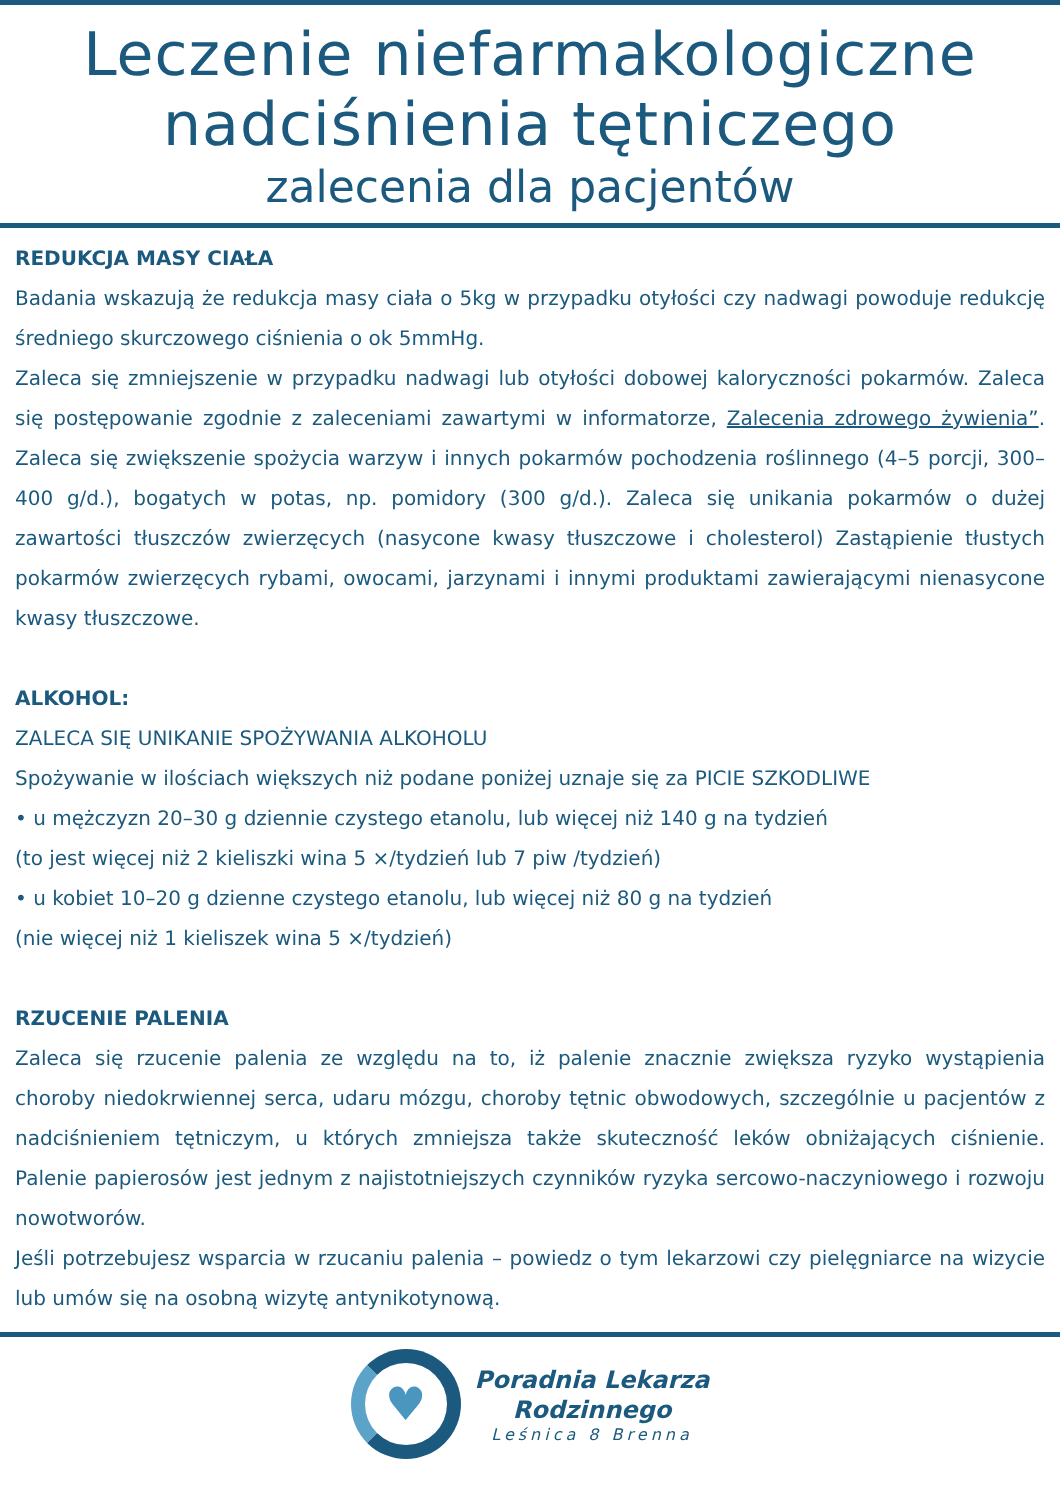Leczenie niefarmakologiczne
nadciśnienia tętniczego
zalecenia dla pacjentów
REDUKCJA MASY CIAŁA
Badania wskazują że redukcja masy ciała o 5kg w przypadku otyłości czy nadwagi powoduje redukcję średniego skurczowego ciśnienia o ok 5mmHg.
Zaleca się zmniejszenie w przypadku nadwagi lub otyłości dobowej kaloryczności pokarmów. Zaleca się postępowanie zgodnie z zaleceniami zawartymi w informatorze, Zalecenia zdrowego żywienia”. Zaleca się zwiększenie spożycia warzyw i innych pokarmów pochodzenia roślinnego (4–5 porcji, 300– 400 g/d.), bogatych w potas, np. pomidory (300 g/d.). Zaleca się unikania pokarmów o dużej zawartości tłuszczów zwierzęcych (nasycone kwasy tłuszczowe i cholesterol) Zastąpienie tłustych pokarmów zwierzęcych rybami, owocami, jarzynami i innymi produktami zawierającymi nienasycone kwasy tłuszczowe.
ALKOHOL:
ZALECA SIĘ UNIKANIE SPOŻYWANIA ALKOHOLU
Spożywanie w ilościach większych niż podane poniżej uznaje się za PICIE SZKODLIWE
• u mężczyzn 20–30 g dziennie czystego etanolu, lub więcej niż 140 g na tydzień
(to jest więcej niż 2 kieliszki wina 5 ×/tydzień lub 7 piw /tydzień)
• u kobiet 10–20 g dzienne czystego etanolu, lub więcej niż 80 g na tydzień
(nie więcej niż 1 kieliszek wina 5 ×/tydzień)
RZUCENIE PALENIA
Zaleca się rzucenie palenia ze względu na to, iż palenie znacznie zwiększa ryzyko wystąpienia choroby niedokrwiennej serca, udaru mózgu, choroby tętnic obwodowych, szczególnie u pacjentów z nadciśnieniem tętniczym, u których zmniejsza także skuteczność leków obniżających ciśnienie. Palenie papierosów jest jednym z najistotniejszych czynników ryzyka sercowo-naczyniowego i rozwoju nowotworów.
Jeśli potrzebujesz wsparcia w rzucaniu palenia – powiedz o tym lekarzowi czy pielęgniarce na wizycie lub umów się na osobną wizytę antynikotynową.
♥
Poradnia Lekarza
Rodzinnego
Leśnica 8 Brenna